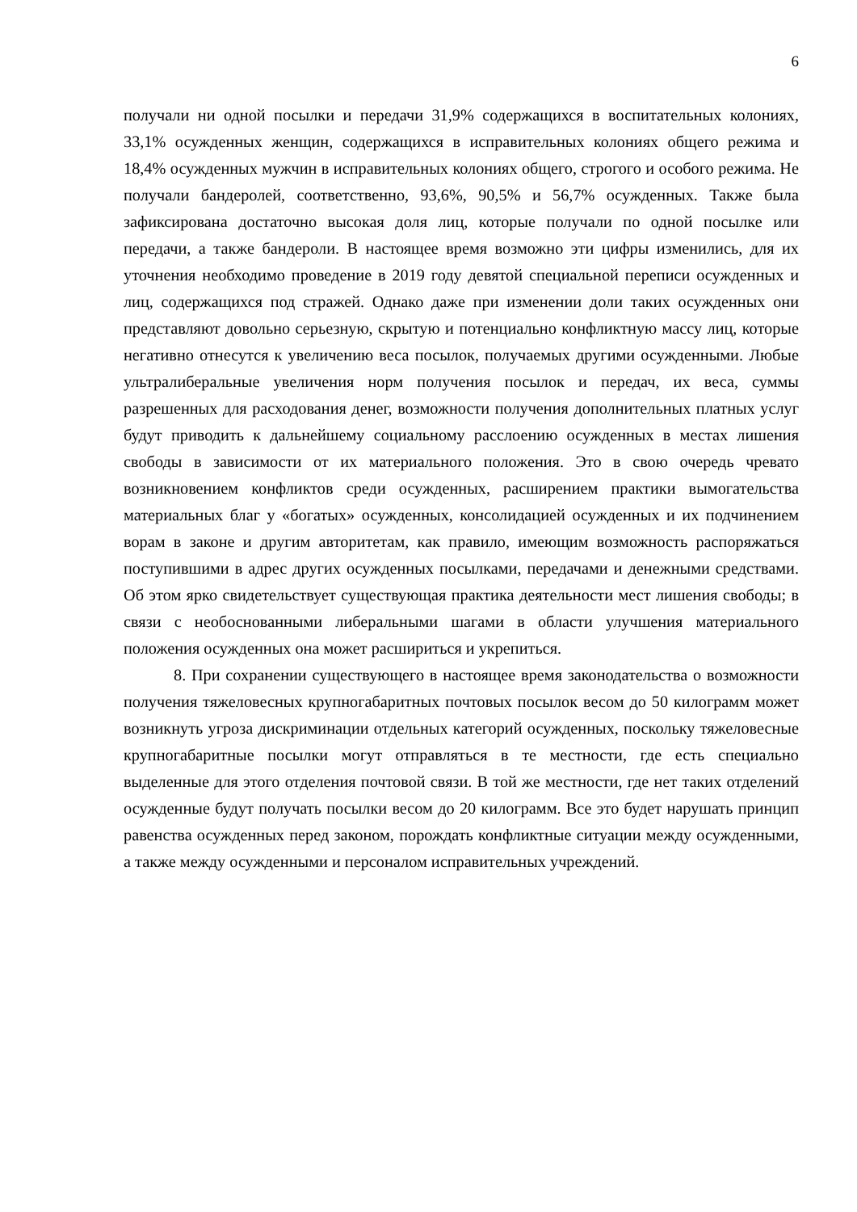6
получали ни одной посылки и передачи 31,9% содержащихся в воспитательных колониях, 33,1% осужденных женщин, содержащихся в исправительных колониях общего режима и 18,4% осужденных мужчин в исправительных колониях общего, строгого и особого режима. Не получали бандеролей, соответственно, 93,6%, 90,5% и 56,7% осужденных. Также была зафиксирована достаточно высокая доля лиц, которые получали по одной посылке или передачи, а также бандероли. В настоящее время возможно эти цифры изменились, для их уточнения необходимо проведение в 2019 году девятой специальной переписи осужденных и лиц, содержащихся под стражей. Однако даже при изменении доли таких осужденных они представляют довольно серьезную, скрытую и потенциально конфликтную массу лиц, которые негативно отнесутся к увеличению веса посылок, получаемых другими осужденными. Любые ультралиберальные увеличения норм получения посылок и передач, их веса, суммы разрешенных для расходования денег, возможности получения дополнительных платных услуг будут приводить к дальнейшему социальному расслоению осужденных в местах лишения свободы в зависимости от их материального положения. Это в свою очередь чревато возникновением конфликтов среди осужденных, расширением практики вымогательства материальных благ у «богатых» осужденных, консолидацией осужденных и их подчинением ворам в законе и другим авторитетам, как правило, имеющим возможность распоряжаться поступившими в адрес других осужденных посылками, передачами и денежными средствами. Об этом ярко свидетельствует существующая практика деятельности мест лишения свободы; в связи с необоснованными либеральными шагами в области улучшения материального положения осужденных она может расшириться и укрепиться.
8. При сохранении существующего в настоящее время законодательства о возможности получения тяжеловесных крупногабаритных почтовых посылок весом до 50 килограмм может возникнуть угроза дискриминации отдельных категорий осужденных, поскольку тяжеловесные крупногабаритные посылки могут отправляться в те местности, где есть специально выделенные для этого отделения почтовой связи. В той же местности, где нет таких отделений осужденные будут получать посылки весом до 20 килограмм. Все это будет нарушать принцип равенства осужденных перед законом, порождать конфликтные ситуации между осужденными, а также между осужденными и персоналом исправительных учреждений.